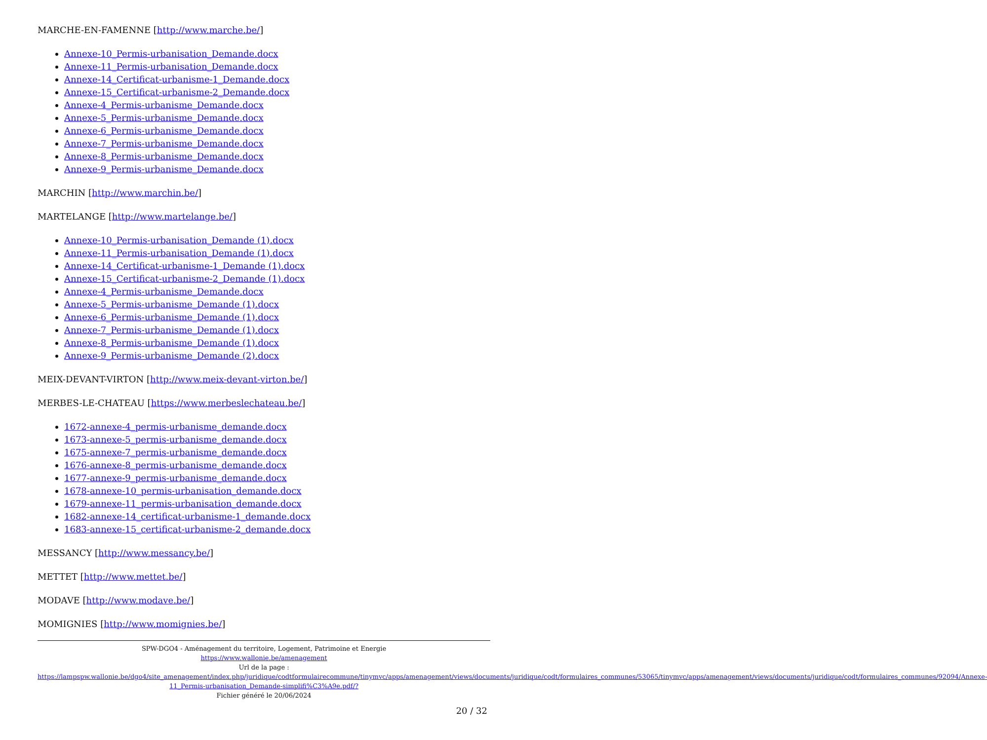MARCHE-EN-FAMENNE [http://www.marche.be/]
Annexe-10_Permis-urbanisation_Demande.docx
Annexe-11_Permis-urbanisation_Demande.docx
Annexe-14_Certificat-urbanisme-1_Demande.docx
Annexe-15_Certificat-urbanisme-2_Demande.docx
Annexe-4_Permis-urbanisme_Demande.docx
Annexe-5_Permis-urbanisme_Demande.docx
Annexe-6_Permis-urbanisme_Demande.docx
Annexe-7_Permis-urbanisme_Demande.docx
Annexe-8_Permis-urbanisme_Demande.docx
Annexe-9_Permis-urbanisme_Demande.docx
MARCHIN [http://www.marchin.be/]
MARTELANGE [http://www.martelange.be/]
Annexe-10_Permis-urbanisation_Demande (1).docx
Annexe-11_Permis-urbanisation_Demande (1).docx
Annexe-14_Certificat-urbanisme-1_Demande (1).docx
Annexe-15_Certificat-urbanisme-2_Demande (1).docx
Annexe-4_Permis-urbanisme_Demande.docx
Annexe-5_Permis-urbanisme_Demande (1).docx
Annexe-6_Permis-urbanisme_Demande (1).docx
Annexe-7_Permis-urbanisme_Demande (1).docx
Annexe-8_Permis-urbanisme_Demande (1).docx
Annexe-9_Permis-urbanisme_Demande (2).docx
MEIX-DEVANT-VIRTON [http://www.meix-devant-virton.be/]
MERBES-LE-CHATEAU [https://www.merbeslechateau.be/]
1672-annexe-4_permis-urbanisme_demande.docx
1673-annexe-5_permis-urbanisme_demande.docx
1675-annexe-7_permis-urbanisme_demande.docx
1676-annexe-8_permis-urbanisme_demande.docx
1677-annexe-9_permis-urbanisme_demande.docx
1678-annexe-10_permis-urbanisation_demande.docx
1679-annexe-11_permis-urbanisation_demande.docx
1682-annexe-14_certificat-urbanisme-1_demande.docx
1683-annexe-15_certificat-urbanisme-2_demande.docx
MESSANCY [http://www.messancy.be/]
METTET [http://www.mettet.be/]
MODAVE [http://www.modave.be/]
MOMIGNIES [http://www.momignies.be/]
SPW-DGO4 - Aménagement du territoire, Logement, Patrimoine et Energie
https://www.wallonie.be/amenagement
Url de la page :
https://lampspw.wallonie.be/dgo4/site_amenagement/index.php/juridique/codtformulairecommune/tinymvc/apps/amenagement/views/documents/juridique/codt/formulaires_communes/53065/tinymvc/apps/amenagement/views/documents/juridique/codt/formulaires_communes/92094/Annexe-11_Permis-urbanisation_Demande-simplifi%C3%A9e.pdf/?
Fichier généré le 20/06/2024
20 / 32